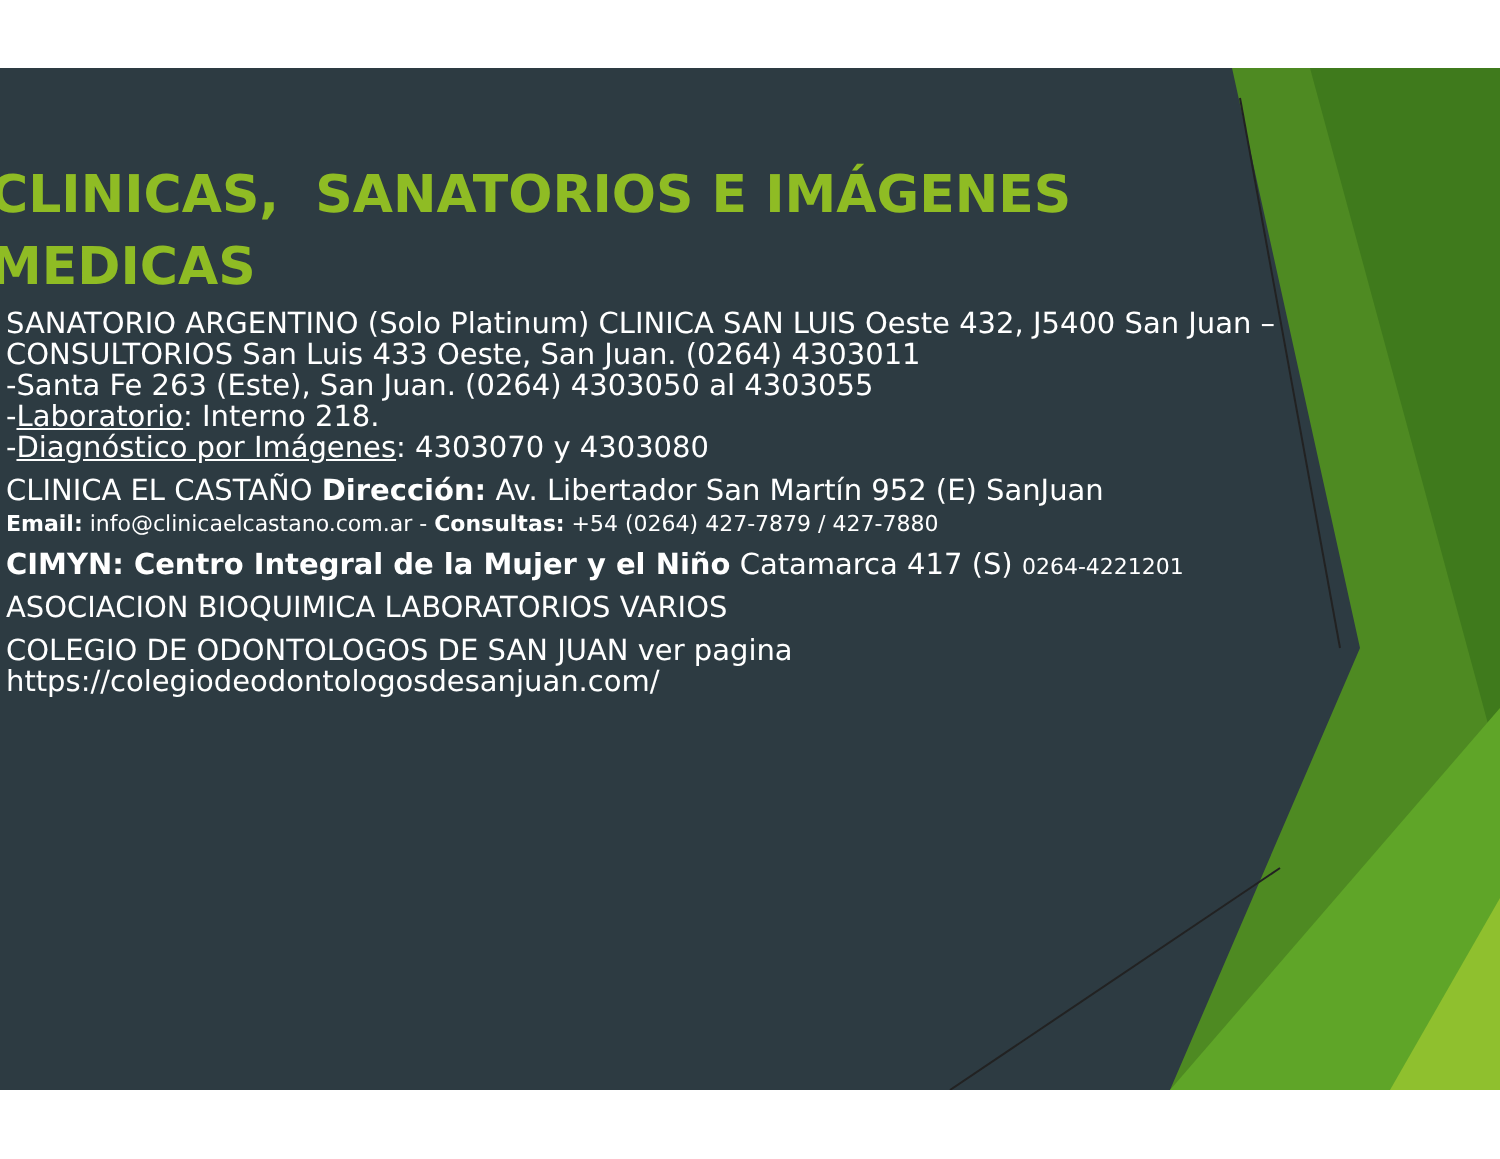CLINICAS, SANATORIOS E IMÁGENES
MEDICAS
SANATORIO ARGENTINO (Solo Platinum) CLINICA SAN LUIS Oeste 432, J5400 San Juan – CONSULTORIOS San Luis 433 Oeste, San Juan. (0264) 4303011
-Santa Fe 263 (Este), San Juan. (0264) 4303050 al 4303055
-Laboratorio: Interno 218.
-Diagnóstico por Imágenes: 4303070 y 4303080
CLINICA EL CASTAÑO Dirección: Av. Libertador San Martín 952 (E) SanJuan
Email: info@clinicaelcastano.com.ar - Consultas: +54 (0264) 427-7879 / 427-7880
CIMYN: Centro Integral de la Mujer y el Niño Catamarca 417 (S) 0264-4221201
ASOCIACION BIOQUIMICA LABORATORIOS VARIOS
COLEGIO DE ODONTOLOGOS DE SAN JUAN ver pagina
https://colegiodeodontologosdesanjuan.com/